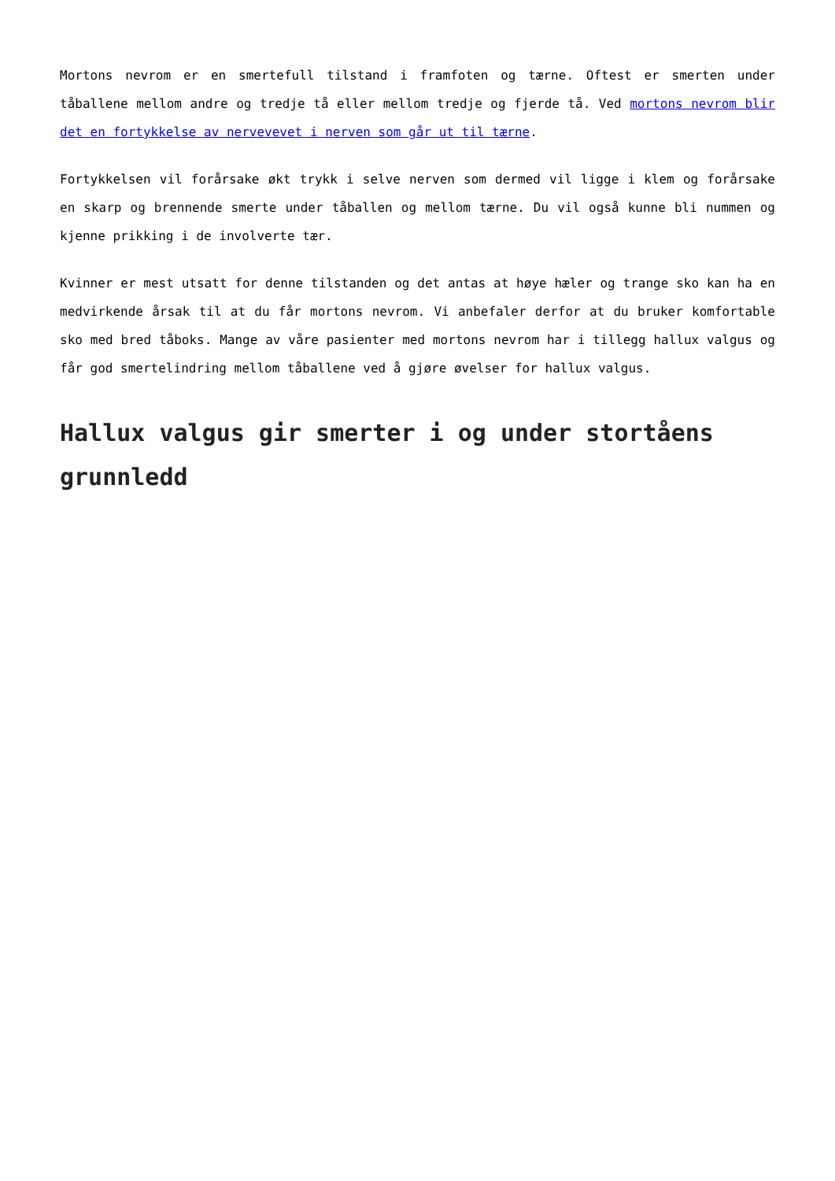Mortons nevrom er en smertefull tilstand i framfoten og tærne. Oftest er smerten under tåballene mellom andre og tredje tå eller mellom tredje og fjerde tå. Ved mortons nevrom blir det en fortykkelse av nervevevet i nerven som går ut til tærne.
Fortykkelsen vil forårsake økt trykk i selve nerven som dermed vil ligge i klem og forårsake en skarp og brennende smerte under tåballen og mellom tærne. Du vil også kunne bli nummen og kjenne prikking i de involverte tær.
Kvinner er mest utsatt for denne tilstanden og det antas at høye hæler og trange sko kan ha en medvirkende årsak til at du får mortons nevrom. Vi anbefaler derfor at du bruker komfortable sko med bred tåboks. Mange av våre pasienter med mortons nevrom har i tillegg hallux valgus og får god smertelindring mellom tåballene ved å gjøre øvelser for hallux valgus.
Hallux valgus gir smerter i og under stortåens grunnledd